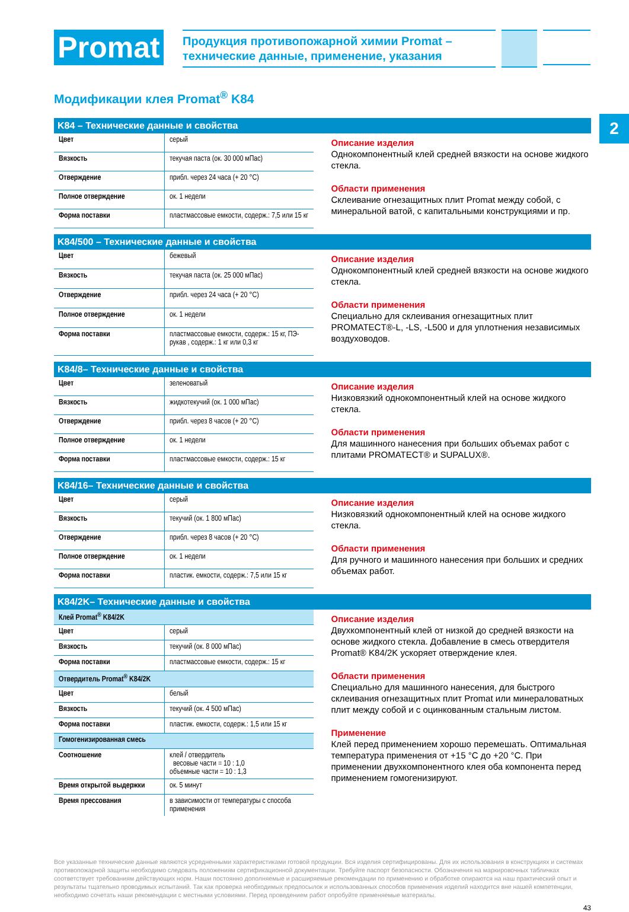2
Promat
Продукция противопожарной химии Promat –
технические данные, применение, указания
Модификации клея Promat<sup>®</sup> K84
K84 – Технические данные и свойства
| Цвет | серый |
| Вязкость | текучая паста (ок. 30 000 мПас) |
| Отверждение | прибл. через 24 часа (+ 20 °C) |
| Полное отверждение | ок. 1 недели |
| Форма поставки | пластмассовые емкости, содерж.: 7,5 или 15 кг |
Описание изделия
Однокомпонентный клей средней вязкости на основе жидкого стекла.
Области применения
Склеивание огнезащитных плит Promat между собой, с минеральной ватой, с капитальными конструкциями и пр.
K84/500 – Технические данные и свойства
| Цвет | бежевый |
| Вязкость | текучая паста (ок. 25 000 мПас) |
| Отверждение | прибл. через 24 часа (+ 20 °C) |
| Полное отверждение | ок. 1 недели |
| Форма поставки | пластмассовые емкости, содерж.: 15 кг, ПЭ-рукав , содерж.: 1 кг или 0,3 кг |
Описание изделия
Однокомпонентный клей средней вязкости на основе жидкого стекла.
Области применения
Специально для склеивания огнезащитных плит PROMATECT®-L, -LS, -L500 и для уплотнения независимых воздуховодов.
K84/8– Технические данные и свойства
| Цвет | зеленоватый |
| Вязкость | жидкотекучий (ок. 1 000 мПас) |
| Отверждение | прибл. через 8 часов (+ 20 °C) |
| Полное отверждение | ок. 1 недели |
| Форма поставки | пластмассовые емкости, содерж.: 15 кг |
Описание изделия
Низковязкий однокомпонентный клей на основе жидкого стекла.
Области применения
Для машинного нанесения при больших объемах работ с плитами PROMATECT® и SUPALUX®.
K84/16– Технические данные и свойства
| Цвет | серый |
| Вязкость | текучий (ок. 1 800 мПас) |
| Отверждение | прибл. через 8 часов (+ 20 °C) |
| Полное отверждение | ок. 1 недели |
| Форма поставки | пластик. емкости, содерж.: 7,5 или 15 кг |
Описание изделия
Низковязкий однокомпонентный клей на основе жидкого стекла.
Области применения
Для ручного и машинного нанесения при больших и средних объемах работ.
K84/2K– Технические данные и свойства
| Клей Promat<sup>®</sup> K84/2K | |
| Цвет | серый |
| Вязкость | текучий (ок. 8 000 мПас) |
| Форма поставки | пластмассовые емкости, содерж.: 15 кг |
| Отвердитель Promat<sup>®</sup> K84/2K | |
| Цвет | белый |
| Вязкость | текучий (ок. 4 500 мПас) |
| Форма поставки | пластик. емкости, содерж.: 1,5 или 15 кг |
| Гомогенизированная смесь | |
| Соотношение | клей / отвердитель весовые части = 10 : 1,0 объемные части = 10 : 1,3 |
| Время открытой выдержки | ок. 5 минут |
| Время прессования | в зависимости от температуры с способа применения |
Описание изделия
Двухкомпонентный клей от низкой до средней вязкости на основе жидкого стекла. Добавление в смесь отвердителя Promat® K84/2K ускоряет отверждение клея.
Области применения
Специально для машинного нанесения, для быстрого склеивания огнезащитных плит Promat или минераловатных плит между собой и с оцинкованным стальным листом.
Применение
Клей перед применением хорошо перемешать. Оптимальная температура применения от +15 °C до +20 °C. При применении двухкомпонентного клея оба компонента перед применением гомогенизируют.
Все указанные технические данные являются усредненными характеристиками готовой продукции. Вся изделия сертифицированы. Для их использования в конструкциях и системах противопожарной защиты необходимо следовать положениям сертификационной документации. Требуйте паспорт безопасности. Обозначения на маркировочных табличках соответствует требованиям действующих норм. Наши постоянно дополняемые и расширяемые рекомендации по применению и обработке опираются на наш практический опыт и результаты тщательно проводимых испытаний. Так как проверка необходимых предпосылок и использованных способов применения изделий находится вне нашей компетенции, необходимо сочетать наши рекомендации с местными условиями. Перед проведением работ опробуйте применяемые материалы.
43